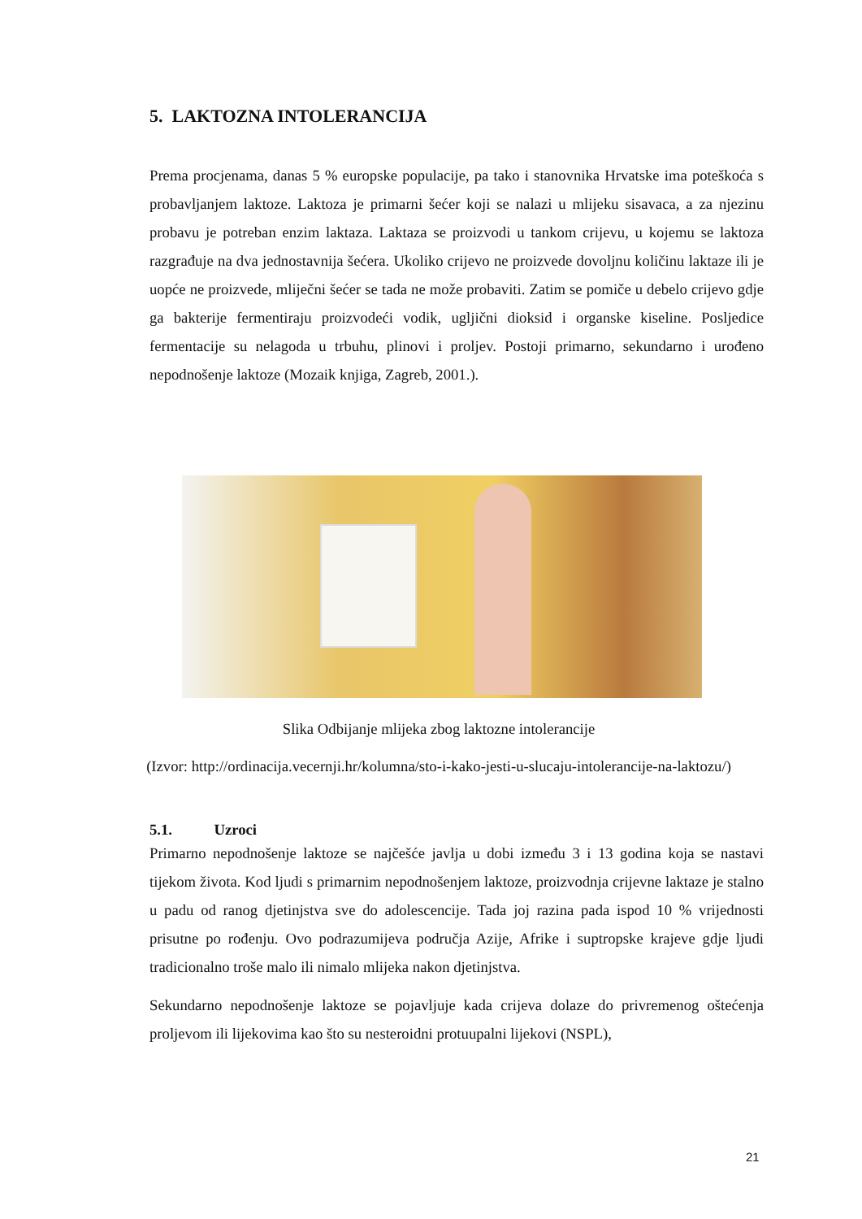5. LAKTOZNA INTOLERANCIJA
Prema procjenama, danas 5 % europske populacije, pa tako i stanovnika Hrvatske ima poteškoća s probavljanjem laktoze. Laktoza je primarni šećer koji se nalazi u mlijeku sisavaca, a za njezinu probavu je potreban enzim laktaza. Laktaza se proizvodi u tankom crijevu, u kojemu se laktoza razgrađuje na dva jednostavnija šećera. Ukoliko crijevo ne proizvede dovoljnu količinu laktaze ili je uopće ne proizvede, mliječni šećer se tada ne može probaviti. Zatim se pomiče u debelo crijevo gdje ga bakterije fermentiraju proizvodeći vodik, ugljični dioksid i organske kiseline. Posljedice fermentacije su nelagoda u trbuhu, plinovi i proljev. Postoji primarno, sekundarno i urođeno nepodnošenje laktoze (Mozaik knjiga, Zagreb, 2001.).
Slika Odbijanje mlijeka zbog laktozne intolerancije
(Izvor: http://ordinacija.vecernji.hr/kolumna/sto-i-kako-jesti-u-slucaju-intolerancije-na-laktozu/)
5.1. Uzroci
Primarno nepodnošenje laktoze se najčešće javlja u dobi između 3 i 13 godina koja se nastavi tijekom života. Kod ljudi s primarnim nepodnošenjem laktoze, proizvodnja crijevne laktaze je stalno u padu od ranog djetinjstva sve do adolescencije. Tada joj razina pada ispod 10 % vrijednosti prisutne po rođenju. Ovo podrazumijeva područja Azije, Afrike i suptropske krajeve gdje ljudi tradicionalno troše malo ili nimalo mlijeka nakon djetinjstva.
Sekundarno nepodnošenje laktoze se pojavljuje kada crijeva dolaze do privremenog oštećenja proljevom ili lijekovima kao što su nesteroidni protuupalni lijekovi (NSPL),
21